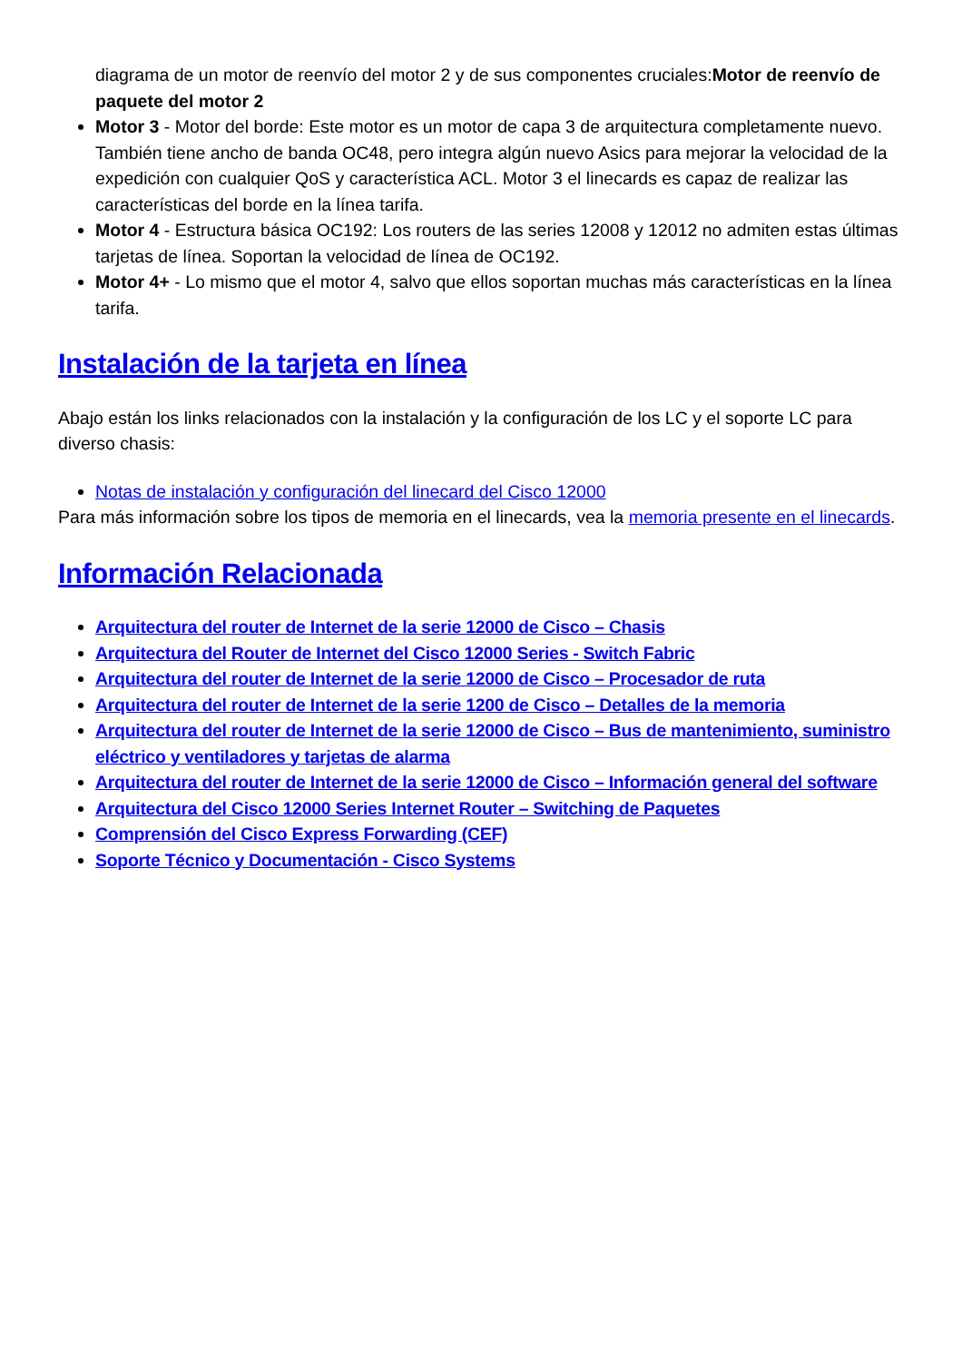diagrama de un motor de reenvío del motor 2 y de sus componentes cruciales:Motor de reenvío de paquete del motor 2
Motor 3 - Motor del borde: Este motor es un motor de capa 3 de arquitectura completamente nuevo. También tiene ancho de banda OC48, pero integra algún nuevo Asics para mejorar la velocidad de la expedición con cualquier QoS y característica ACL. Motor 3 el linecards es capaz de realizar las características del borde en la línea tarifa.
Motor 4 - Estructura básica OC192: Los routers de las series 12008 y 12012 no admiten estas últimas tarjetas de línea. Soportan la velocidad de línea de OC192.
Motor 4+ - Lo mismo que el motor 4, salvo que ellos soportan muchas más características en la línea tarifa.
Instalación de la tarjeta en línea
Abajo están los links relacionados con la instalación y la configuración de los LC y el soporte LC para diverso chasis:
Notas de instalación y configuración del linecard del Cisco 12000
Para más información sobre los tipos de memoria en el linecards, vea la memoria presente en el linecards.
Información Relacionada
Arquitectura del router de Internet de la serie 12000 de Cisco – Chasis
Arquitectura del Router de Internet del Cisco 12000 Series - Switch Fabric
Arquitectura del router de Internet de la serie 12000 de Cisco – Procesador de ruta
Arquitectura del router de Internet de la serie 1200 de Cisco – Detalles de la memoria
Arquitectura del router de Internet de la serie 12000 de Cisco – Bus de mantenimiento, suministro eléctrico y ventiladores y tarjetas de alarma
Arquitectura del router de Internet de la serie 12000 de Cisco – Información general del software
Arquitectura del Cisco 12000 Series Internet Router – Switching de Paquetes
Comprensión del Cisco Express Forwarding (CEF)
Soporte Técnico y Documentación - Cisco Systems